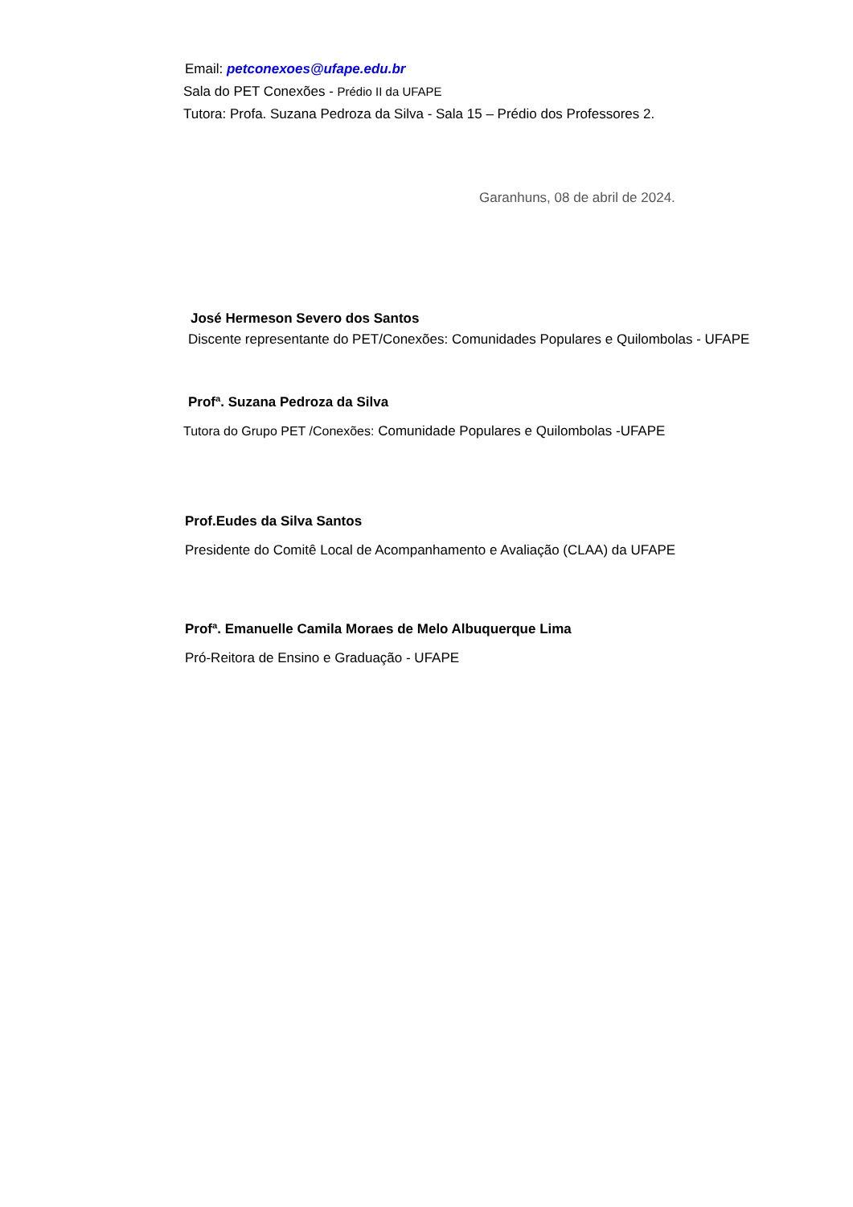Email: petconexoes@ufape.edu.br
Sala do PET Conexões - Prédio II da UFAPE
Tutora: Profa. Suzana Pedroza da Silva - Sala 15 – Prédio dos Professores 2.
Garanhuns, 08 de abril de 2024.
José Hermeson Severo dos Santos
Discente representante do PET/Conexões: Comunidades Populares e Quilombolas - UFAPE
Profª. Suzana Pedroza da Silva
Tutora do Grupo PET /Conexões: Comunidade Populares e Quilombolas -UFAPE
Prof.Eudes da Silva Santos
Presidente do Comitê Local de Acompanhamento e Avaliação (CLAA) da UFAPE
Profª. Emanuelle Camila Moraes de Melo Albuquerque Lima
Pró-Reitora de Ensino e Graduação - UFAPE